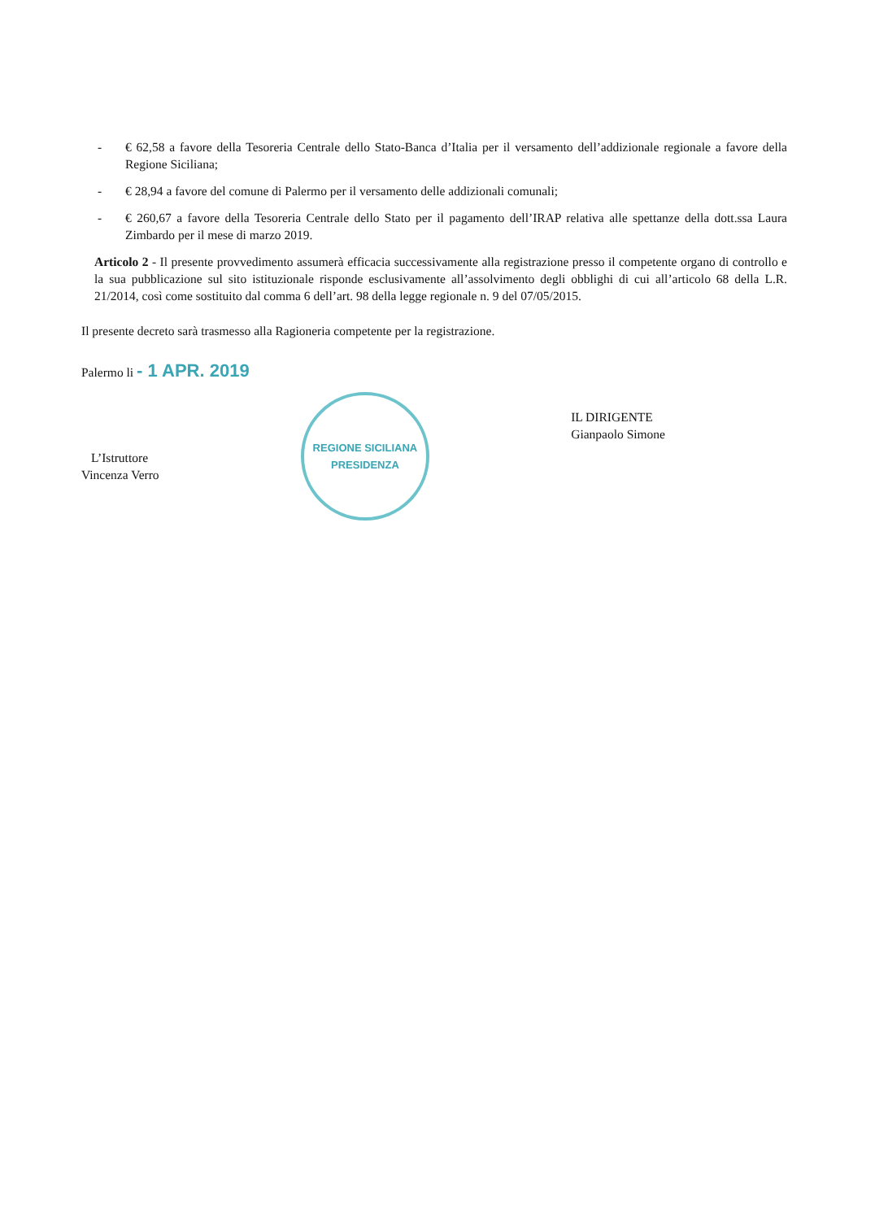- € 62,58 a favore della Tesoreria Centrale dello Stato-Banca d’Italia per il versamento dell’addizionale regionale a favore della Regione Siciliana;
- € 28,94 a favore del comune di Palermo per il versamento delle addizionali comunali;
- € 260,67 a favore della Tesoreria Centrale dello Stato per il pagamento dell’IRAP relativa alle spettanze della dott.ssa Laura Zimbardo per il mese di marzo 2019.
Articolo 2 - Il presente provvedimento assumerà efficacia successivamente alla registrazione presso il competente organo di controllo e la sua pubblicazione sul sito istituzionale risponde esclusivamente all’assolvimento degli obblighi di cui all’articolo 68 della L.R. 21/2014, così come sostituito dal comma 6 dell’art. 98 della legge regionale n. 9 del 07/05/2015.
Il presente decreto sarà trasmesso alla Ragioneria competente per la registrazione.
Palermo li - 1 APR. 2019
L’Istruttore
Vincenza Verro
REGIONE SICILIANA
PRESIDENZA
IL DIRIGENTE
Gianpaolo Simone